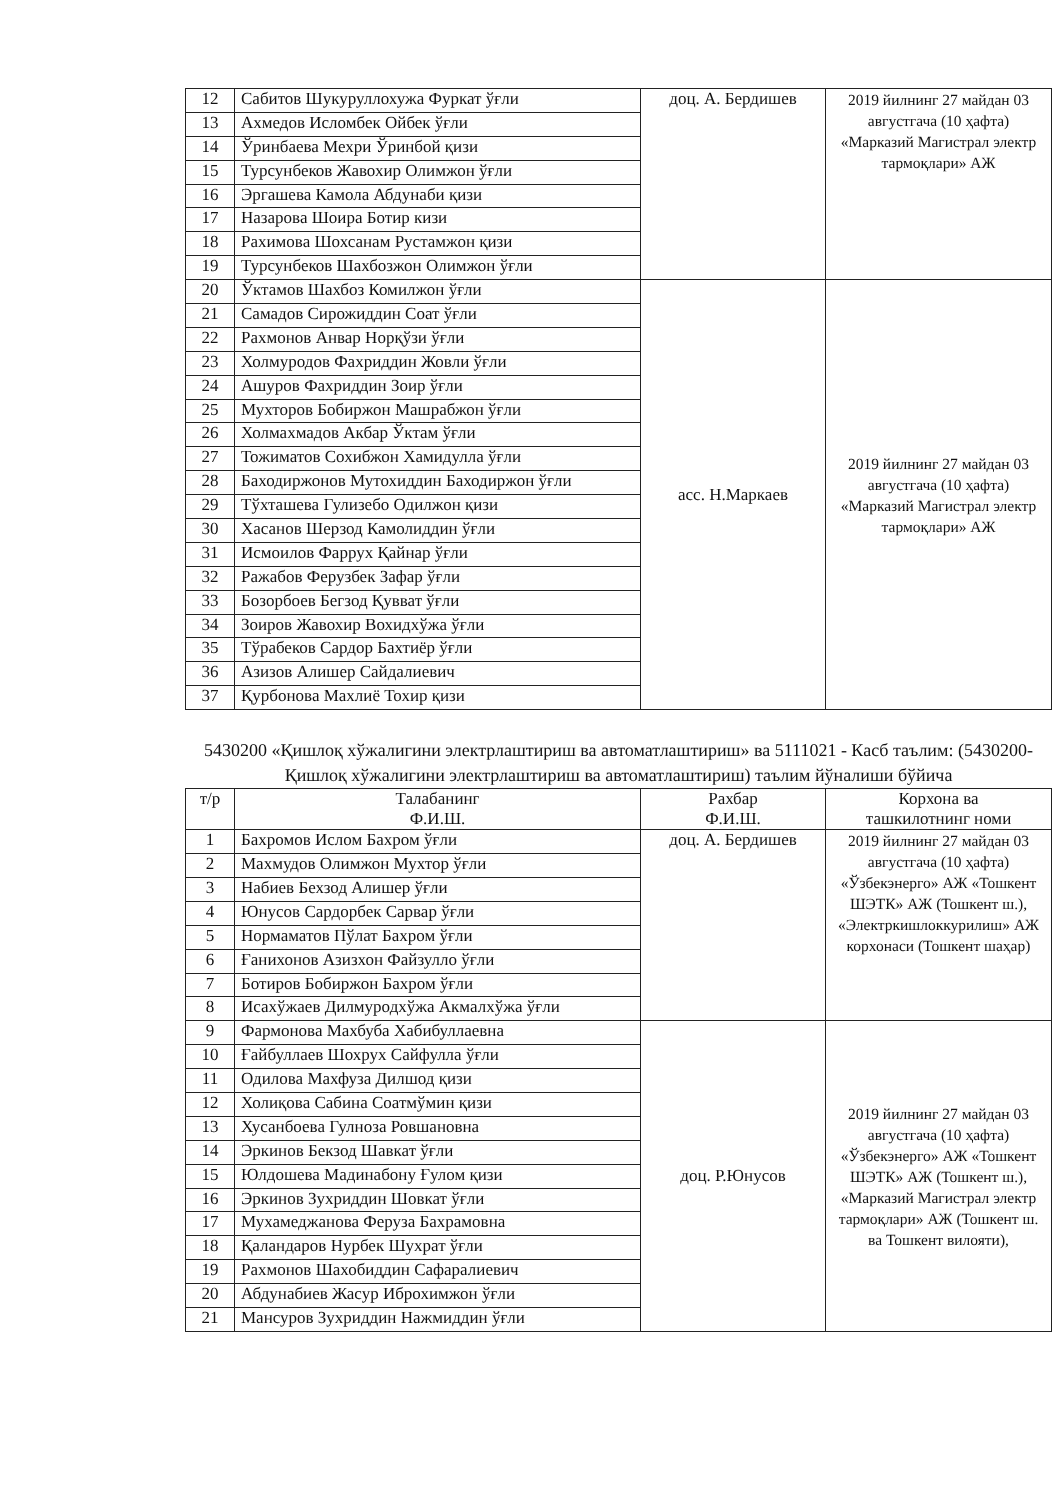| 12 | Сабитов Шукуруллохужа Фуркат ўғли | доц. А. Бердишев | 2019 йилнинг 27 майдан 03 августгача (10 ҳафта) «Марказий Магистрал электр тармоқлари» АЖ |
| 13 | Ахмедов Исломбек Ойбек ўғли | | |
| 14 | Ўринбаева Мехри Ўринбой қизи | | |
| 15 | Турсунбеков Жавохир Олимжон ўғли | | |
| 16 | Эргашева Камола Абдунаби қизи | | |
| 17 | Назарова Шоира Ботир кизи | | |
| 18 | Рахимова Шохсанам Рустамжон қизи | | |
| 19 | Турсунбеков Шахбозжон Олимжон ўғли | | |
| 20 | Ўктамов Шахбоз Комилжон ўғли | асс. Н.Маркаев | 2019 йилнинг 27 майдан 03 августгача (10 ҳафта) «Марказий Магистрал электр тармоқлари» АЖ |
| 21 | Самадов Сирожиддин Соат ўғли | | |
| 22 | Рахмонов Анвар Норқўзи ўғли | | |
| 23 | Холмуродов Фахриддин Жовли ўғли | | |
| 24 | Ашуров Фахриддин Зоир ўғли | | |
| 25 | Мухторов Бобиржон Машрабжон ўғли | | |
| 26 | Холмахмадов Акбар Ўктам ўғли | | |
| 27 | Тожиматов Сохибжон Хамидулла ўғли | | |
| 28 | Баходиржонов Мутохиддин Баходиржон ўғли | | |
| 29 | Тўхташева Гулизебо Одилжон қизи | | |
| 30 | Хасанов Шерзод Камолиддин ўғли | | |
| 31 | Исмоилов Фаррух Қайнар ўғли | | |
| 32 | Ражабов Ферузбек Зафар ўғли | | |
| 33 | Бозорбоев Бегзод Қувват ўғли | | |
| 34 | Зоиров Жавохир Вохидхўжа ўғли | | |
| 35 | Тўрабеков Сардор Бахтиёр ўғли | | |
| 36 | Азизов Алишер Сайдалиевич | | |
| 37 | Қурбонова Махлиё Тохир қизи | | |
5430200 «Қишлоқ хўжалигини электрлаштириш ва автоматлаштириш» ва 5111021 - Касб таълим: (5430200-Қишлоқ хўжалигини электрлаштириш ва автоматлаштириш) таълим йўналиши бўйича
| т/р | Талабанинг Ф.И.Ш. | Рахбар Ф.И.Ш. | Корхона ва ташкилотнинг номи |
| --- | --- | --- | --- |
| 1 | Бахромов Ислом Бахром ўғли | доц. А. Бердишев | 2019 йилнинг 27 майдан 03 августгача (10 ҳафта) «Ўзбекэнерго» АЖ «Тошкент ШЭТК» АЖ (Тошкент ш.), «Электркишлоккурилиш» АЖ корхонаси (Тошкент шаҳар) |
| 2 | Махмудов Олимжон Мухтор ўғли | | |
| 3 | Набиев Бехзод Алишер ўғли | | |
| 4 | Юнусов Сардорбек Сарвар ўғли | | |
| 5 | Нормаматов Пўлат Бахром ўғли | | |
| 6 | Ғанихонов Азизхон Файзулло ўғли | | |
| 7 | Ботиров Бобиржон Бахром ўғли | | |
| 8 | Исахўжаев Дилмуродхўжа Акмалхўжа ўғли | | |
| 9 | Фармонова Махбуба Хабибуллаевна | доц. Р.Юнусов | 2019 йилнинг 27 майдан 03 августгача (10 ҳафта) «Ўзбекэнерго» АЖ «Тошкент ШЭТК» АЖ (Тошкент ш.), «Марказий Магистрал электр тармоқлари» АЖ (Тошкент ш. ва Тошкент вилояти), |
| 10 | Ғайбуллаев Шохрух Сайфулла ўғли | | |
| 11 | Одилова Махфуза Дилшод қизи | | |
| 12 | Холиқова Сабина Соатмўмин қизи | | |
| 13 | Хусанбоева Гулноза Ровшановна | | |
| 14 | Эркинов Бекзод Шавкат ўғли | | |
| 15 | Юлдошева Мадинабону Ғулом қизи | | |
| 16 | Эркинов Зухриддин Шовкат ўғли | | |
| 17 | Мухамеджанова Феруза Бахрамовна | | |
| 18 | Қаландаров Нурбек Шухрат ўғли | | |
| 19 | Рахмонов Шахобиддин Сафаралиевич | | |
| 20 | Абдунабиев Жасур Иброхимжон ўғли | | |
| 21 | Мансуров Зухриддин Нажмиддин ўғли | | |